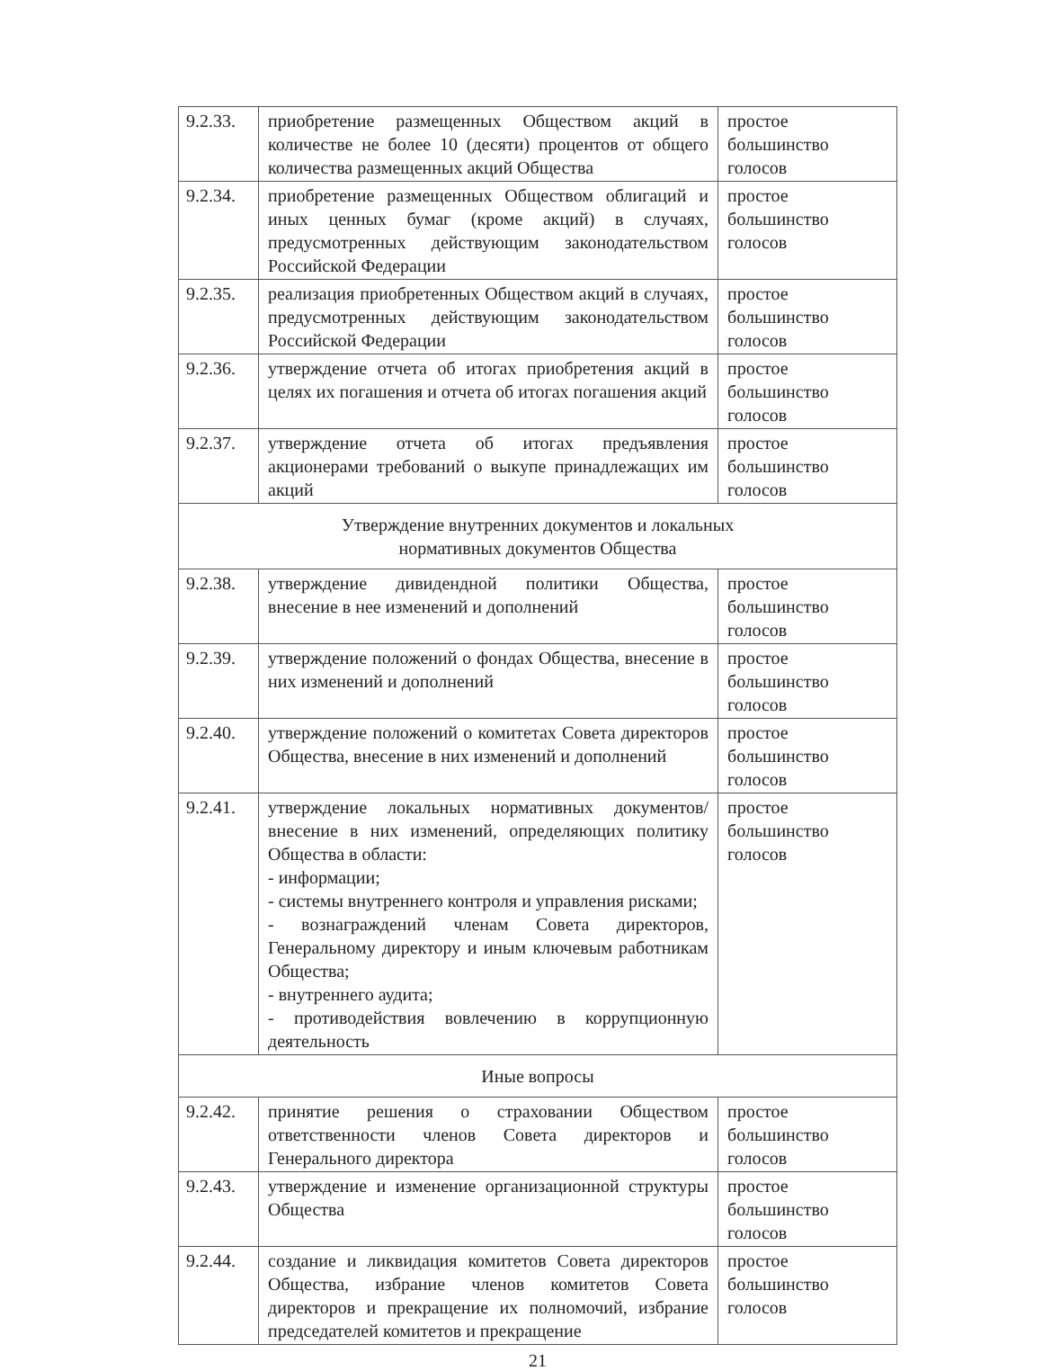| 9.2.33. | приобретение размещенных Обществом акций в количестве не более 10 (десяти) процентов от общего количества размещенных акций Общества | простое большинство голосов |
| 9.2.34. | приобретение размещенных Обществом облигаций и иных ценных бумаг (кроме акций) в случаях, предусмотренных действующим законодательством Российской Федерации | простое большинство голосов |
| 9.2.35. | реализация приобретенных Обществом акций в случаях, предусмотренных действующим законодательством Российской Федерации | простое большинство голосов |
| 9.2.36. | утверждение отчета об итогах приобретения акций в целях их погашения и отчета об итогах погашения акций | простое большинство голосов |
| 9.2.37. | утверждение отчета об итогах предъявления акционерами требований о выкупе принадлежащих им акций | простое большинство голосов |
| Утверждение внутренних документов и локальных нормативных документов Общества | | |
| 9.2.38. | утверждение дивидендной политики Общества, внесение в нее изменений и дополнений | простое большинство голосов |
| 9.2.39. | утверждение положений о фондах Общества, внесение в них изменений и дополнений | простое большинство голосов |
| 9.2.40. | утверждение положений о комитетах Совета директоров Общества, внесение в них изменений и дополнений | простое большинство голосов |
| 9.2.41. | утверждение локальных нормативных документов/внесение в них изменений, определяющих политику Общества в области: - информации; - системы внутреннего контроля и управления рисками; - вознаграждений членам Совета директоров, Генеральному директору и иным ключевым работникам Общества; - внутреннего аудита; - противодействия вовлечению в коррупционную деятельность | простое большинство голосов |
| Иные вопросы | | |
| 9.2.42. | принятие решения о страховании Обществом ответственности членов Совета директоров и Генерального директора | простое большинство голосов |
| 9.2.43. | утверждение и изменение организационной структуры Общества | простое большинство голосов |
| 9.2.44. | создание и ликвидация комитетов Совета директоров Общества, избрание членов комитетов Совета директоров и прекращение их полномочий, избрание председателей комитетов и прекращение | простое большинство голосов |
21